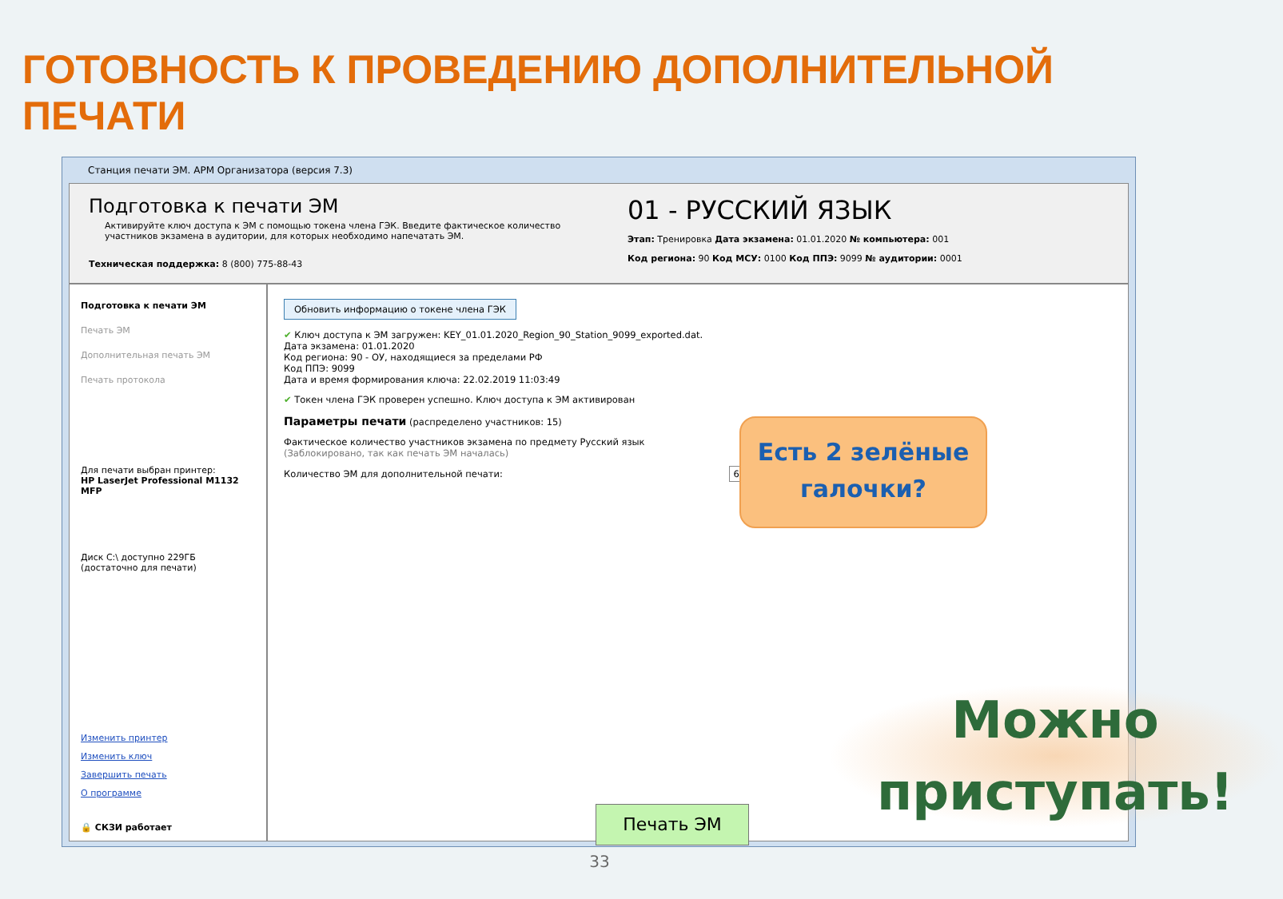ГОТОВНОСТЬ К ПРОВЕДЕНИЮ ДОПОЛНИТЕЛЬНОЙ ПЕЧАТИ
Станция печати ЭМ. АРМ Организатора (версия 7.3)
Подготовка к печати ЭМ
Активируйте ключ доступа к ЭМ с помощью токена члена ГЭК. Введите фактическое количество участников экзамена в аудитории, для которых необходимо напечатать ЭМ.
Техническая поддержка: 8 (800) 775-88-43
01 - РУССКИЙ ЯЗЫК
Этап: Тренировка Дата экзамена: 01.01.2020 № компьютера: 001
Код региона: 90 Код МСУ: 0100 Код ППЭ: 9099 № аудитории: 0001
Подготовка к печати ЭМ
Печать ЭМ
Дополнительная печать ЭМ
Печать протокола
Для печати выбран принтер:
HP LaserJet Professional M1132 MFP
Диск C:\ доступно 229ГБ
(достаточно для печати)
Изменить принтер
Изменить ключ
Завершить печать
О программе
🔒 СКЗИ работает
Обновить информацию о токене члена ГЭК
✔ Ключ доступа к ЭМ загружен: KEY_01.01.2020_Region_90_Station_9099_exported.dat.
Дата экзамена: 01.01.2020
Код региона: 90 - ОУ, находящиеся за пределами РФ
Код ППЭ: 9099
Дата и время формирования ключа: 22.02.2019 11:03:49
✔ Токен члена ГЭК проверен успешно. Ключ доступа к ЭМ активирован
Параметры печати (распределено участников: 15)
Фактическое количество участников экзамена по предмету Русский язык
(Заблокировано, так как печать ЭМ началась)
Количество ЭМ для дополнительной печати: 6
Есть 2 зелёные галочки?
Печать ЭМ
Можно приступать!
33